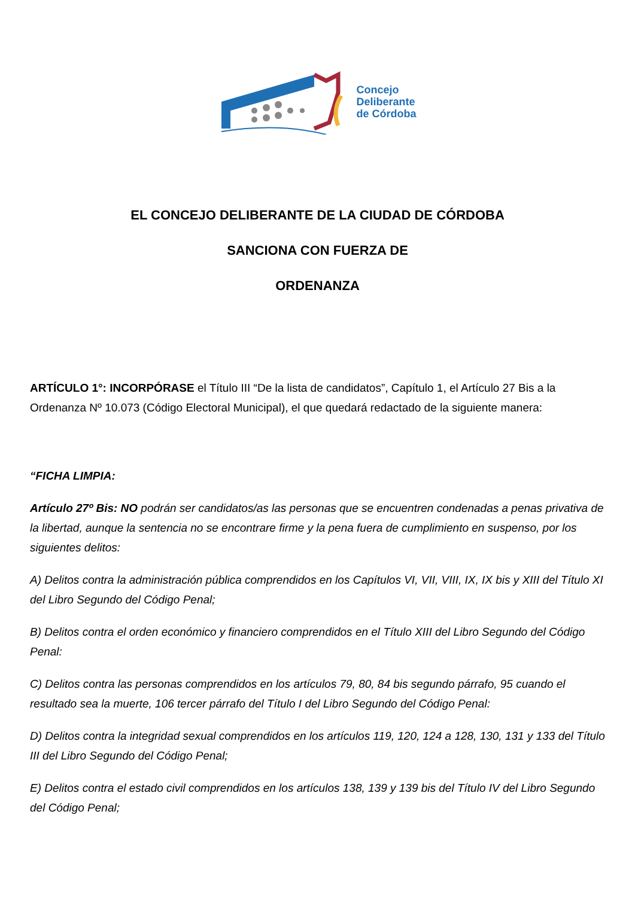Concejo
Deliberante
de Córdoba
EL CONCEJO DELIBERANTE DE LA CIUDAD DE CÓRDOBA
SANCIONA CON FUERZA DE
ORDENANZA
ARTÍCULO 1°: INCORPÓRASE el Título III “De la lista de candidatos”, Capítulo 1, el Artículo 27 Bis a la Ordenanza Nº 10.073 (Código Electoral Municipal), el que quedará redactado de la siguiente manera:
“FICHA LIMPIA:
Artículo 27º Bis: NO podrán ser candidatos/as las personas que se encuentren condenadas a penas privativa de la libertad, aunque la sentencia no se encontrare firme y la pena fuera de cumplimiento en suspenso, por los siguientes delitos:
A) Delitos contra la administración pública comprendidos en los Capítulos VI, VII, VIII, IX, IX bis y XIII del Título XI del Libro Segundo del Código Penal;
B) Delitos contra el orden económico y financiero comprendidos en el Título XIII del Libro Segundo del Código Penal:
C) Delitos contra las personas comprendidos en los artículos 79, 80, 84 bis segundo párrafo, 95 cuando el resultado sea la muerte, 106 tercer párrafo del Título I del Libro Segundo del Código Penal:
D) Delitos contra la integridad sexual comprendidos en los artículos 119, 120, 124 a 128, 130, 131 y 133 del Título III del Libro Segundo del Código Penal;
E) Delitos contra el estado civil comprendidos en los artículos 138, 139 y 139 bis del Título IV del Libro Segundo del Código Penal;